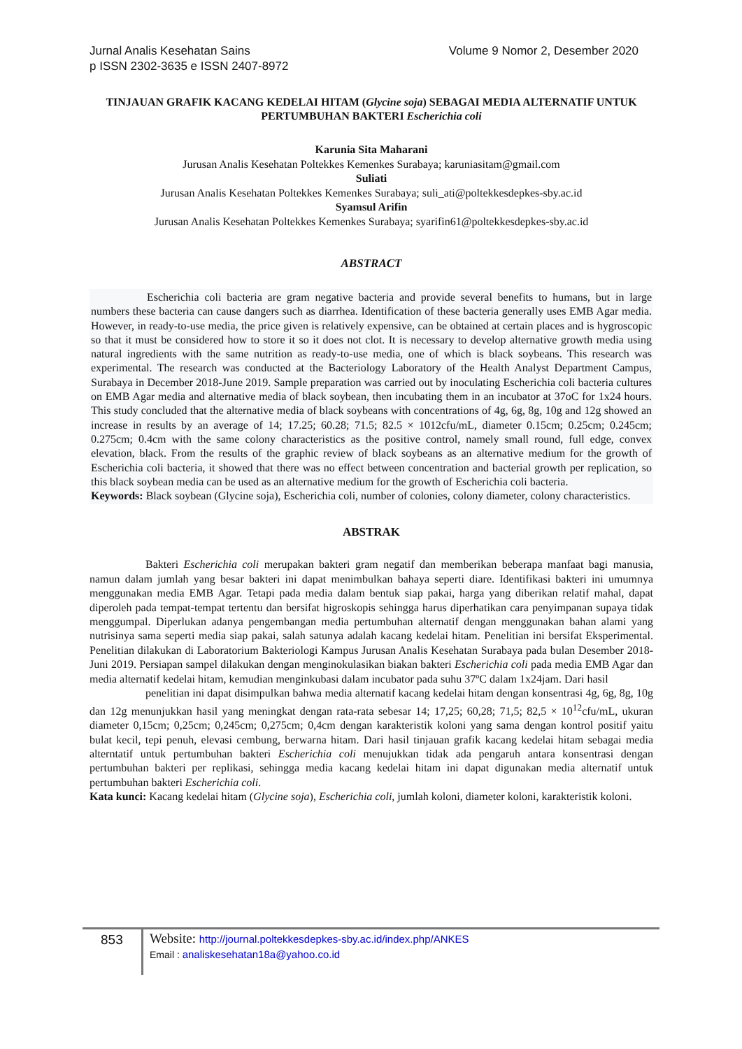Volume 9 Nomor 2, Desember 2020 Jurnal Analis Kesehatan Sains
p ISSN 2302-3635 e ISSN 2407-8972
TINJAUAN GRAFIK KACANG KEDELAI HITAM (Glycine soja) SEBAGAI MEDIA ALTERNATIF UNTUK PERTUMBUHAN BAKTERI Escherichia coli
Karunia Sita Maharani
Jurusan Analis Kesehatan Poltekkes Kemenkes Surabaya; karuniasitam@gmail.com
Suliati
Jurusan Analis Kesehatan Poltekkes Kemenkes Surabaya; suli_ati@poltekkesdepkes-sby.ac.id
Syamsul Arifin
Jurusan Analis Kesehatan Poltekkes Kemenkes Surabaya; syarifin61@poltekkesdepkes-sby.ac.id
ABSTRACT
Escherichia coli bacteria are gram negative bacteria and provide several benefits to humans, but in large numbers these bacteria can cause dangers such as diarrhea. Identification of these bacteria generally uses EMB Agar media. However, in ready-to-use media, the price given is relatively expensive, can be obtained at certain places and is hygroscopic so that it must be considered how to store it so it does not clot. It is necessary to develop alternative growth media using natural ingredients with the same nutrition as ready-to-use media, one of which is black soybeans. This research was experimental. The research was conducted at the Bacteriology Laboratory of the Health Analyst Department Campus, Surabaya in December 2018-June 2019. Sample preparation was carried out by inoculating Escherichia coli bacteria cultures on EMB Agar media and alternative media of black soybean, then incubating them in an incubator at 37oC for 1x24 hours. This study concluded that the alternative media of black soybeans with concentrations of 4g, 6g, 8g, 10g and 12g showed an increase in results by an average of 14; 17.25; 60.28; 71.5; 82.5 × 1012cfu/mL, diameter 0.15cm; 0.25cm; 0.245cm; 0.275cm; 0.4cm with the same colony characteristics as the positive control, namely small round, full edge, convex elevation, black. From the results of the graphic review of black soybeans as an alternative medium for the growth of Escherichia coli bacteria, it showed that there was no effect between concentration and bacterial growth per replication, so this black soybean media can be used as an alternative medium for the growth of Escherichia coli bacteria.
Keywords: Black soybean (Glycine soja), Escherichia coli, number of colonies, colony diameter, colony characteristics.
ABSTRAK
Bakteri Escherichia coli merupakan bakteri gram negatif dan memberikan beberapa manfaat bagi manusia, namun dalam jumlah yang besar bakteri ini dapat menimbulkan bahaya seperti diare. Identifikasi bakteri ini umumnya menggunakan media EMB Agar. Tetapi pada media dalam bentuk siap pakai, harga yang diberikan relatif mahal, dapat diperoleh pada tempat-tempat tertentu dan bersifat higroskopis sehingga harus diperhatikan cara penyimpanan supaya tidak menggumpal. Diperlukan adanya pengembangan media pertumbuhan alternatif dengan menggunakan bahan alami yang nutrisinya sama seperti media siap pakai, salah satunya adalah kacang kedelai hitam. Penelitian ini bersifat Eksperimental. Penelitian dilakukan di Laboratorium Bakteriologi Kampus Jurusan Analis Kesehatan Surabaya pada bulan Desember 2018-Juni 2019. Persiapan sampel dilakukan dengan menginokulasikan biakan bakteri Escherichia coli pada media EMB Agar dan media alternatif kedelai hitam, kemudian menginkubasi dalam incubator pada suhu 37ºC dalam 1x24jam. Dari hasil
penelitian ini dapat disimpulkan bahwa media alternatif kacang kedelai hitam dengan konsentrasi 4g, 6g, 8g, 10g dan 12g menunjukkan hasil yang meningkat dengan rata-rata sebesar 14; 17,25; 60,28; 71,5; 82,5 × 10<sup>12</sup>cfu/mL, ukuran diameter 0,15cm; 0,25cm; 0,245cm; 0,275cm; 0,4cm dengan karakteristik koloni yang sama dengan kontrol positif yaitu bulat kecil, tepi penuh, elevasi cembung, berwarna hitam. Dari hasil tinjauan grafik kacang kedelai hitam sebagai media alterntatif untuk pertumbuhan bakteri Escherichia coli menujukkan tidak ada pengaruh antara konsentrasi dengan pertumbuhan bakteri per replikasi, sehingga media kacang kedelai hitam ini dapat digunakan media alternatif untuk pertumbuhan bakteri Escherichia coli.
Kata kunci: Kacang kedelai hitam (Glycine soja), Escherichia coli, jumlah koloni, diameter koloni, karakteristik koloni.
853
Website: http://journal.poltekkesdepkes-sby.ac.id/index.php/ANKES
Email : analiskesehatan18a@yahoo.co.id